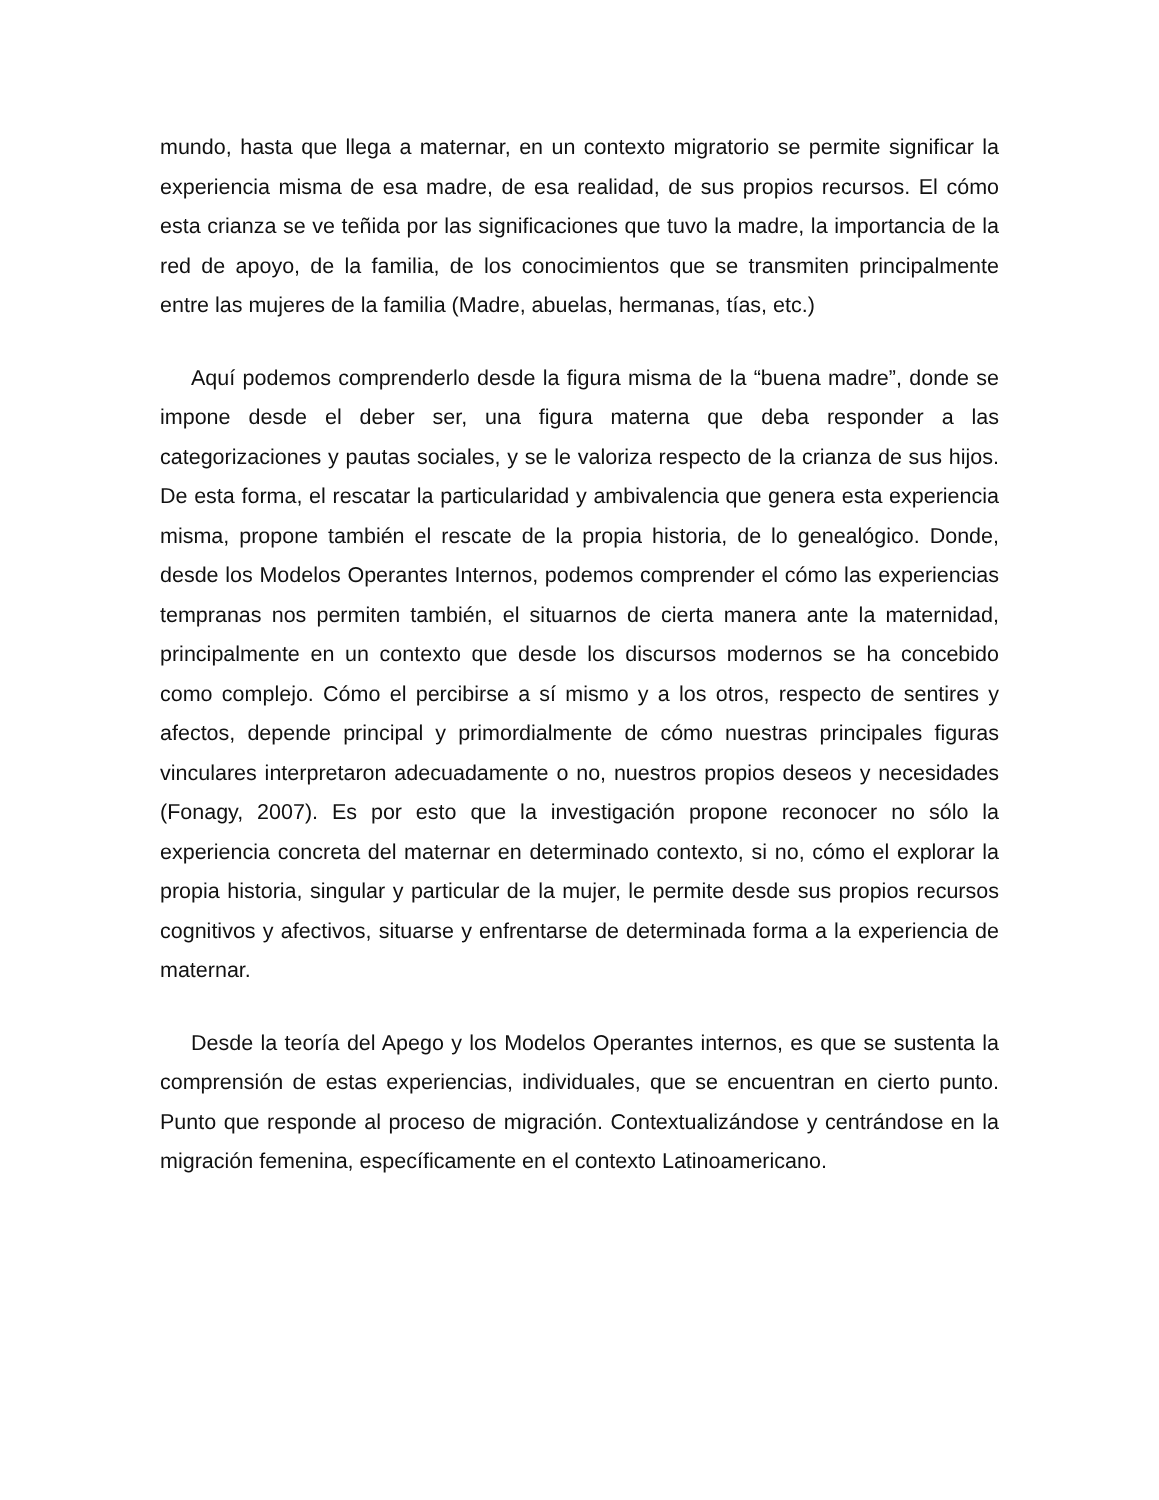mundo, hasta que llega a maternar, en un contexto migratorio se permite significar la experiencia misma de esa madre, de esa realidad, de sus propios recursos. El cómo esta crianza se ve teñida por las significaciones que tuvo la madre, la importancia de la red de apoyo, de la familia, de los conocimientos que se transmiten principalmente entre las mujeres de la familia (Madre, abuelas, hermanas, tías, etc.)
Aquí podemos comprenderlo desde la figura misma de la “buena madre”, donde se impone desde el deber ser, una figura materna que deba responder a las categorizaciones y pautas sociales, y se le valoriza respecto de la crianza de sus hijos. De esta forma, el rescatar la particularidad y ambivalencia que genera esta experiencia misma, propone también el rescate de la propia historia, de lo genealógico. Donde, desde los Modelos Operantes Internos, podemos comprender el cómo las experiencias tempranas nos permiten también, el situarnos de cierta manera ante la maternidad, principalmente en un contexto que desde los discursos modernos se ha concebido como complejo. Cómo el percibirse a sí mismo y a los otros, respecto de sentires y afectos, depende principal y primordialmente de cómo nuestras principales figuras vinculares interpretaron adecuadamente o no, nuestros propios deseos y necesidades (Fonagy, 2007). Es por esto que la investigación propone reconocer no sólo la experiencia concreta del maternar en determinado contexto, si no, cómo el explorar la propia historia, singular y particular de la mujer, le permite desde sus propios recursos cognitivos y afectivos, situarse y enfrentarse de determinada forma a la experiencia de maternar.
Desde la teoría del Apego y los Modelos Operantes internos, es que se sustenta la comprensión de estas experiencias, individuales, que se encuentran en cierto punto. Punto que responde al proceso de migración. Contextualizándose y centrándose en la migración femenina, específicamente en el contexto Latinoamericano.